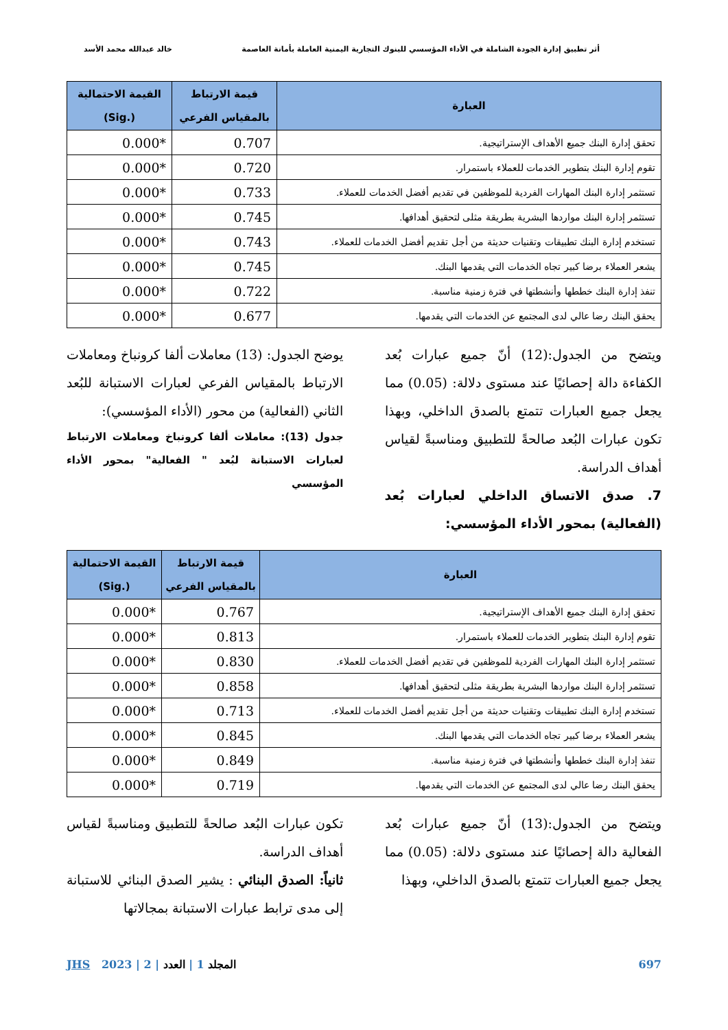أثر تطبيق إدارة الجودة الشاملة في الأداء المؤسسي للبنوك التجارية اليمنية العاملة بأمانة العاصمة خالد عبدالله محمد الأسد
| العبارة | قيمة الارتباط بالمقياس الفرعي | القيمة الاحتمالية (.Sig) |
| --- | --- | --- |
| تحقق إدارة البنك جميع الأهداف الإستراتيجية. | 0.707 | 0.000* |
| تقوم إدارة البنك بتطوير الخدمات للعملاء باستمرار. | 0.720 | 0.000* |
| تستثمر إدارة البنك المهارات الفردية للموظفين في تقديم أفضل الخدمات للعملاء. | 0.733 | 0.000* |
| تستثمر إدارة البنك مواردها البشرية بطريقة مثلى لتحقيق أهدافها. | 0.745 | 0.000* |
| تستخدم إدارة البنك تطبيقات وتقنيات حديثة من أجل تقديم أفضل الخدمات للعملاء. | 0.743 | 0.000* |
| يشعر العملاء برضا كبير تجاه الخدمات التي يقدمها البنك. | 0.745 | 0.000* |
| تنفذ إدارة البنك خططها وأنشطتها في فترة زمنية مناسبة. | 0.722 | 0.000* |
| يحقق البنك رضا عالي لدى المجتمع عن الخدمات التي يقدمها. | 0.677 | 0.000* |
ويتضح من الجدول:(12) أنّ جميع عبارات بُعد الكفاءة دالة إحصائيًا عند مستوى دلالة: (0.05) مما يجعل جميع العبارات تتمتع بالصدق الداخلي، وبهذا تكون عبارات البُعد صالحةً للتطبيق ومناسبةً لقياس أهداف الدراسة.
7. صدق الاتساق الداخلي لعبارات بُعد (الفعالية) بمحور الأداء المؤسسي:
يوضح الجدول: (13) معاملات ألفا كرونباخ ومعاملات الارتباط بالمقياس الفرعي لعبارات الاستبانة للبُعد الثاني (الفعالية) من محور (الأداء المؤسسي):
جدول (13): معاملات ألفا كرونباخ ومعاملات الارتباط لعبارات الاستبانة لبُعد " الفعالية" بمحور الأداء المؤسسي
| العبارة | قيمة الارتباط بالمقياس الفرعي | القيمة الاحتمالية (.Sig) |
| --- | --- | --- |
| تحقق إدارة البنك جميع الأهداف الإستراتيجية. | 0.767 | 0.000* |
| تقوم إدارة البنك بتطوير الخدمات للعملاء باستمرار. | 0.813 | 0.000* |
| تستثمر إدارة البنك المهارات الفردية للموظفين في تقديم أفضل الخدمات للعملاء. | 0.830 | 0.000* |
| تستثمر إدارة البنك مواردها البشرية بطريقة مثلى لتحقيق أهدافها. | 0.858 | 0.000* |
| تستخدم إدارة البنك تطبيقات وتقنيات حديثة من أجل تقديم أفضل الخدمات للعملاء. | 0.713 | 0.000* |
| يشعر العملاء برضا كبير تجاه الخدمات التي يقدمها البنك. | 0.845 | 0.000* |
| تنفذ إدارة البنك خططها وأنشطتها في فترة زمنية مناسبة. | 0.849 | 0.000* |
| يحقق البنك رضا عالي لدى المجتمع عن الخدمات التي يقدمها. | 0.719 | 0.000* |
ويتضح من الجدول:(13) أنّ جميع عبارات بُعد الفعالية دالة إحصائيًا عند مستوى دلالة: (0.05) مما يجعل جميع العبارات تتمتع بالصدق الداخلي، وبهذا
تكون عبارات البُعد صالحةً للتطبيق ومناسبةً لقياس أهداف الدراسة.
ثانياً: الصدق البنائي : يشير الصدق البنائي للاستبانة إلى مدى ترابط عبارات الاستبانة بمجالاتها
697 المجلد 1 | العدد | 2 | 2023 JHS